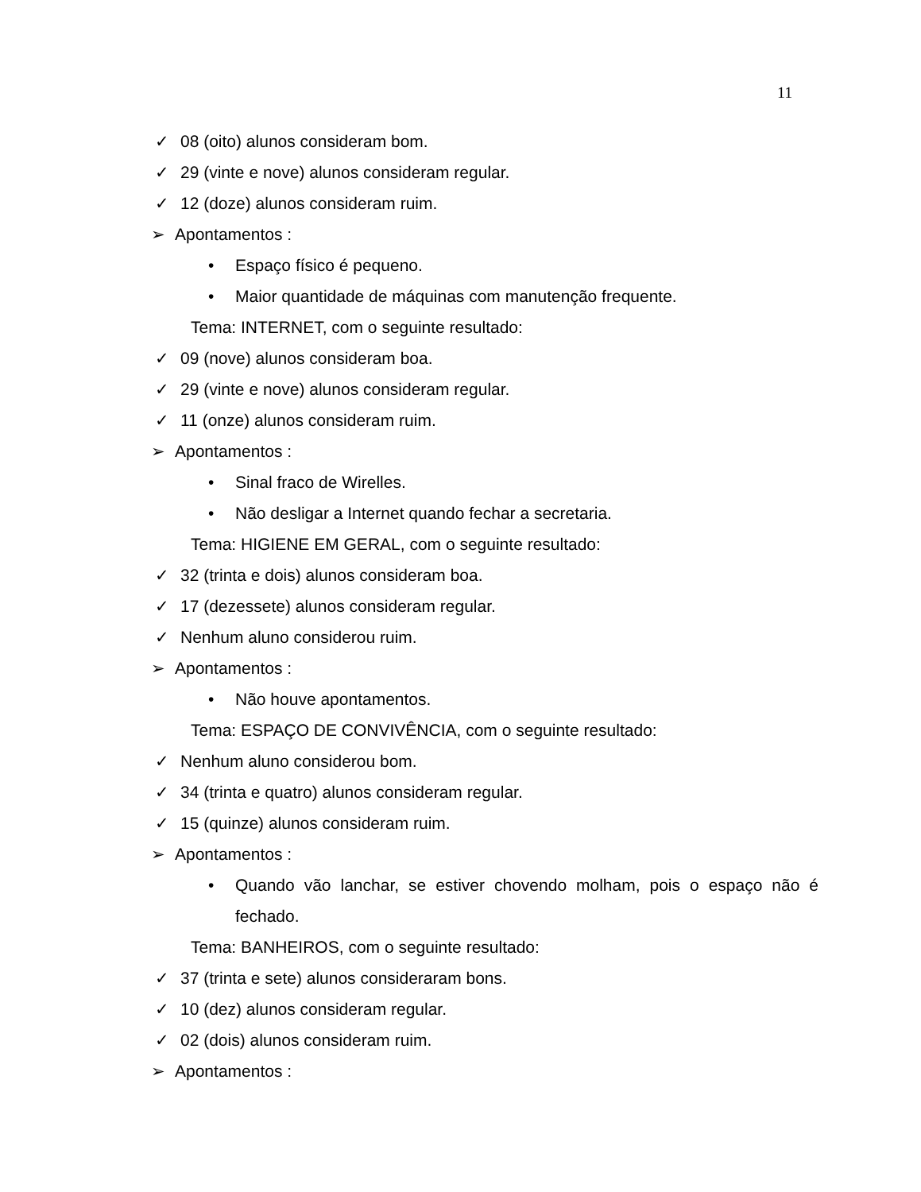11
✓ 08 (oito) alunos consideram bom.
✓ 29 (vinte e nove) alunos consideram regular.
✓ 12 (doze) alunos consideram ruim.
➢ Apontamentos :
• Espaço físico é pequeno.
• Maior quantidade de máquinas com manutenção frequente.
Tema: INTERNET, com o seguinte resultado:
✓ 09 (nove) alunos consideram boa.
✓ 29 (vinte e nove) alunos consideram regular.
✓ 11 (onze) alunos consideram ruim.
➢ Apontamentos :
• Sinal fraco de Wirelles.
• Não desligar a Internet quando fechar a secretaria.
Tema: HIGIENE EM GERAL, com o seguinte resultado:
✓ 32 (trinta e dois) alunos consideram boa.
✓ 17 (dezessete) alunos consideram regular.
✓ Nenhum aluno considerou ruim.
➢ Apontamentos :
• Não houve apontamentos.
Tema: ESPAÇO DE CONVIVÊNCIA, com o seguinte resultado:
✓ Nenhum aluno considerou bom.
✓ 34 (trinta e quatro) alunos consideram regular.
✓ 15 (quinze) alunos consideram ruim.
➢ Apontamentos :
• Quando vão lanchar, se estiver chovendo molham, pois o espaço não é fechado.
Tema: BANHEIROS, com o seguinte resultado:
✓ 37 (trinta e sete) alunos consideraram bons.
✓ 10 (dez) alunos consideram regular.
✓ 02 (dois) alunos consideram ruim.
➢ Apontamentos :